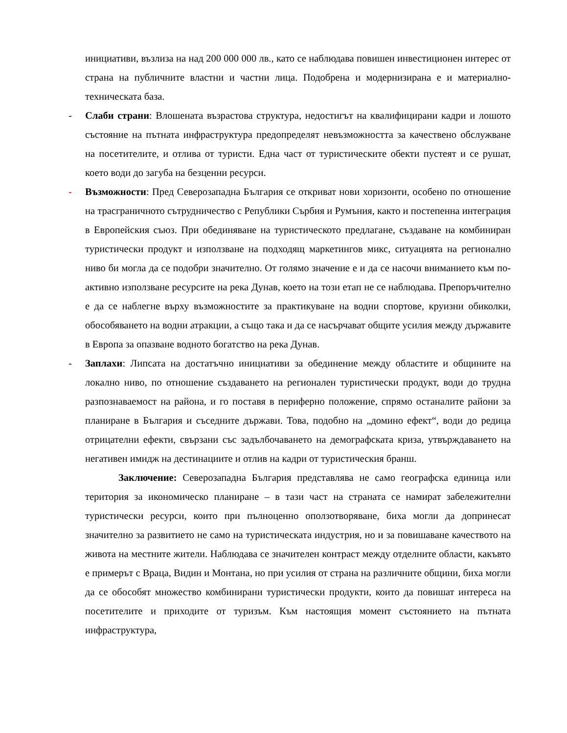инициативи, възлиза на над 200 000 000 лв., като се наблюдава повишен инвестиционен интерес от страна на публичните властни и частни лица. Подобрена и модернизирана е и материално-техническата база.
- Слаби страни: Влошената възрастова структура, недостигът на квалифицирани кадри и лошото състояние на пътната инфраструктура предопределят невъзможността за качествено обслужване на посетителите, и отлива от туристи. Една част от туристическите обекти пустеят и се рушат, което води до загуба на безценни ресурси.
- Възможности: Пред Северозападна България се откриват нови хоризонти, особено по отношение на трасграничното сътрудничество с Републики Сърбия и Румъния, както и постепенна интеграция в Европейския съюз. При обединяване на туристическото предлагане, създаване на комбиниран туристически продукт и използване на подходящ маркетингов микс, ситуацията на регионално ниво би могла да се подобри значително. От голямо значение е и да се насочи вниманието към по-активно използване ресурсите на река Дунав, което на този етап не се наблюдава. Препоръчително е да се наблегне върху възможностите за практикуване на водни спортове, круизни обиколки, обособяването на водни атракции, а също така и да се насърчават общите усилия между държавите в Европа за опазване водното богатство на река Дунав.
- Заплахи: Липсата на достатъчно инициативи за обединение между областите и общините на локално ниво, по отношение създаването на регионален туристически продукт, води до трудна разпознаваемост на района, и го поставя в периферно положение, спрямо останалите райони за планиране в България и съседните държави. Това, подобно на „домино ефект“, води до редица отрицателни ефекти, свързани със задълбочаването на демографската криза, утвърждаването на негативен имидж на дестинациите и отлив на кадри от туристическия бранш.
Заключение: Северозападна България представлява не само географска единица или територия за икономическо планиране – в тази част на страната се намират забележителни туристически ресурси, които при пълноценно оползотворяване, биха могли да допринесат значително за развитието не само на туристическата индустрия, но и за повишаване качеството на живота на местните жители. Наблюдава се значителен контраст между отделните области, какъвто е примерът с Враца, Видин и Монтана, но при усилия от страна на различните общини, биха могли да се обособят множество комбинирани туристически продукти, които да повишат интереса на посетителите и приходите от туризъм. Към настоящия момент състоянието на пътната инфраструктура,